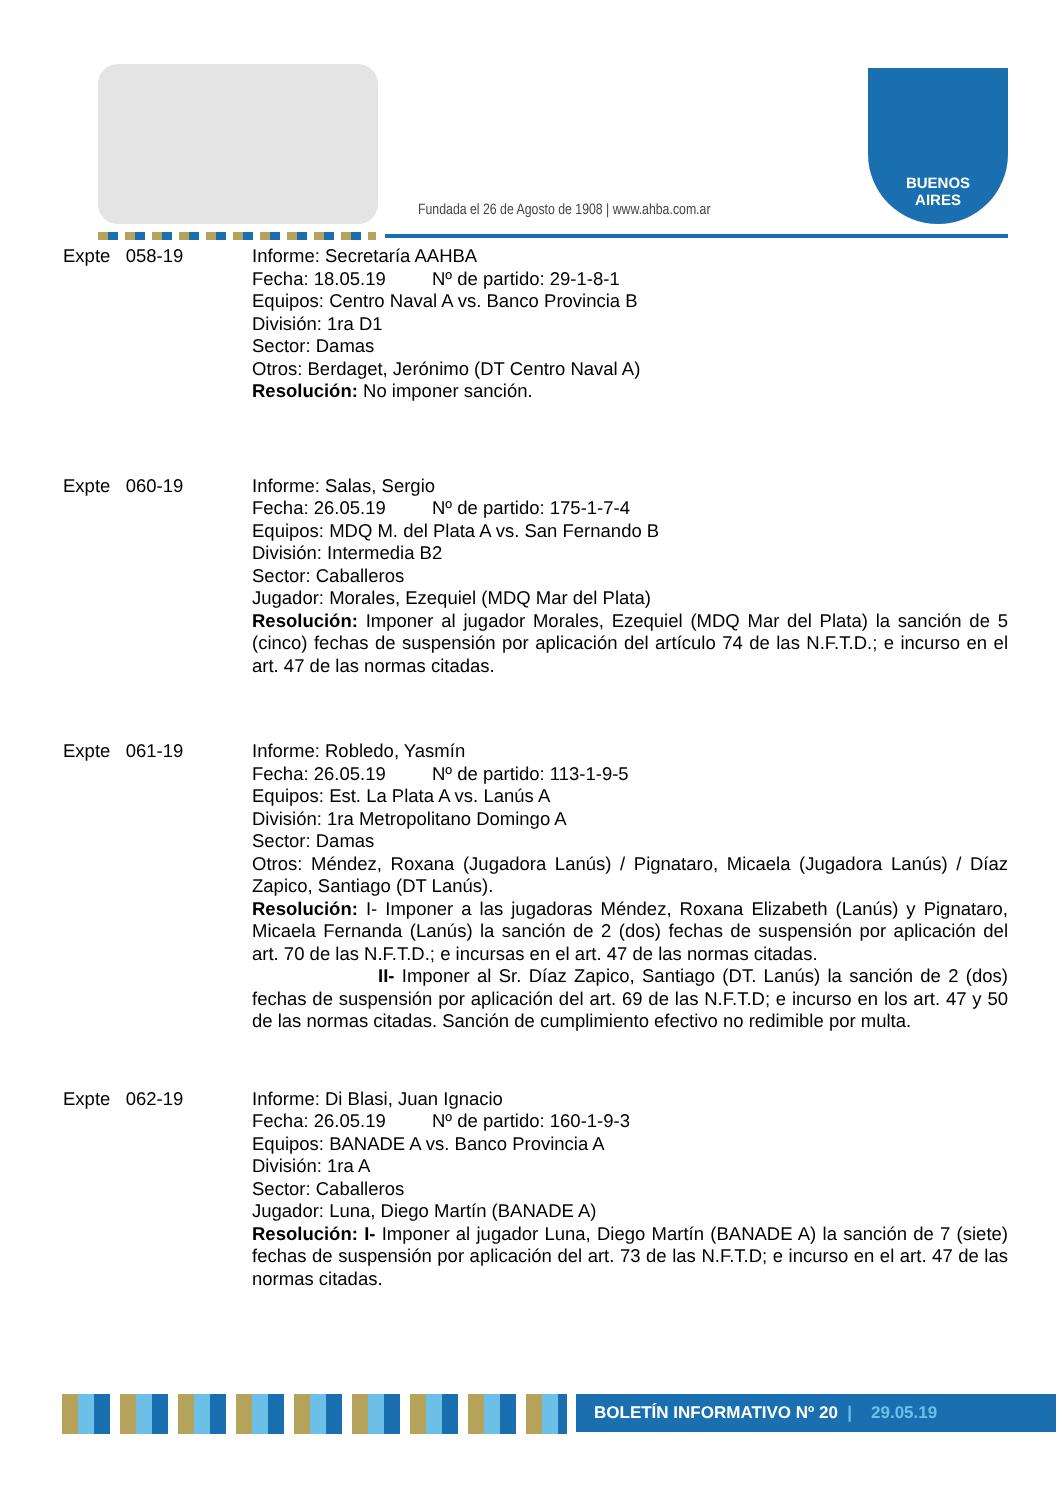Fundada el 26 de Agosto de 1908 | www.ahba.com.ar
BUENOS
AIRES
Expte 058-19 Informe: Secretaría AAHBA
Fecha: 18.05.19 Nº de partido: 29-1-8-1
Equipos: Centro Naval A vs. Banco Provincia B
División: 1ra D1
Sector: Damas
Otros: Berdaget, Jerónimo (DT Centro Naval A)
Resolución: No imponer sanción.
Expte 060-19 Informe: Salas, Sergio
Fecha: 26.05.19 Nº de partido: 175-1-7-4
Equipos: MDQ M. del Plata A vs. San Fernando B
División: Intermedia B2
Sector: Caballeros
Jugador: Morales, Ezequiel (MDQ Mar del Plata)
Resolución: Imponer al jugador Morales, Ezequiel (MDQ Mar del Plata) la sanción de 5 (cinco) fechas de suspensión por aplicación del artículo 74 de las N.F.T.D.; e incurso en el art. 47 de las normas citadas.
Expte 061-19 Informe: Robledo, Yasmín
Fecha: 26.05.19 Nº de partido: 113-1-9-5
Equipos: Est. La Plata A vs. Lanús A
División: 1ra Metropolitano Domingo A
Sector: Damas
Otros: Méndez, Roxana (Jugadora Lanús) / Pignataro, Micaela (Jugadora Lanús) / Díaz Zapico, Santiago (DT Lanús).
Resolución: I- Imponer a las jugadoras Méndez, Roxana Elizabeth (Lanús) y Pignataro, Micaela Fernanda (Lanús) la sanción de 2 (dos) fechas de suspensión por aplicación del art. 70 de las N.F.T.D.; e incursas en el art. 47 de las normas citadas.
II- Imponer al Sr. Díaz Zapico, Santiago (DT. Lanús) la sanción de 2 (dos) fechas de suspensión por aplicación del art. 69 de las N.F.T.D; e incurso en los art. 47 y 50 de las normas citadas. Sanción de cumplimiento efectivo no redimible por multa.
Expte 062-19 Informe: Di Blasi, Juan Ignacio
Fecha: 26.05.19 Nº de partido: 160-1-9-3
Equipos: BANADE A vs. Banco Provincia A
División: 1ra A
Sector: Caballeros
Jugador: Luna, Diego Martín (BANADE A)
Resolución: I- Imponer al jugador Luna, Diego Martín (BANADE A) la sanción de 7 (siete) fechas de suspensión por aplicación del art. 73 de las N.F.T.D; e incurso en el art. 47 de las normas citadas.
BOLETÍN INFORMATIVO Nº 20 | 29.05.19